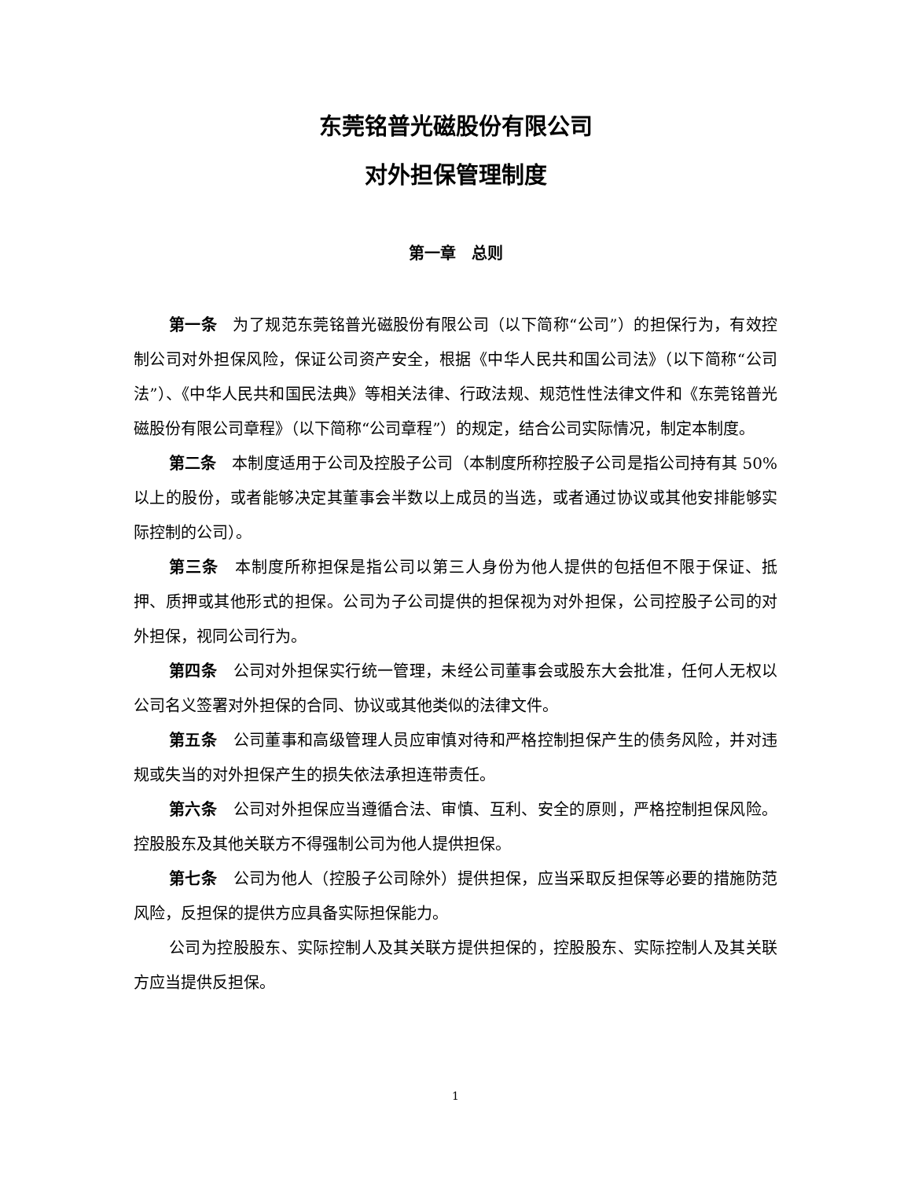东莞铭普光磁股份有限公司
对外担保管理制度
第一章　总则
第一条　为了规范东莞铭普光磁股份有限公司（以下简称“公司”）的担保行为，有效控制公司对外担保风险，保证公司资产安全，根据《中华人民共和国公司法》（以下简称“公司法”）、《中华人民共和国民法典》等相关法律、行政法规、规范性性法律文件和《东莞铭普光磁股份有限公司章程》（以下简称“公司章程”）的规定，结合公司实际情况，制定本制度。
第二条　本制度适用于公司及控股子公司（本制度所称控股子公司是指公司持有其 50%以上的股份，或者能够决定其董事会半数以上成员的当选，或者通过协议或其他安排能够实际控制的公司）。
第三条　本制度所称担保是指公司以第三人身份为他人提供的包括但不限于保证、抵押、质押或其他形式的担保。公司为子公司提供的担保视为对外担保，公司控股子公司的对外担保，视同公司行为。
第四条　公司对外担保实行统一管理，未经公司董事会或股东大会批准，任何人无权以公司名义签署对外担保的合同、协议或其他类似的法律文件。
第五条　公司董事和高级管理人员应审慎对待和严格控制担保产生的债务风险，并对违规或失当的对外担保产生的损失依法承担连带责任。
第六条　公司对外担保应当遵循合法、审慎、互利、安全的原则，严格控制担保风险。控股股东及其他关联方不得强制公司为他人提供担保。
第七条　公司为他人（控股子公司除外）提供担保，应当采取反担保等必要的措施防范风险，反担保的提供方应具备实际担保能力。
公司为控股股东、实际控制人及其关联方提供担保的，控股股东、实际控制人及其关联方应当提供反担保。
1